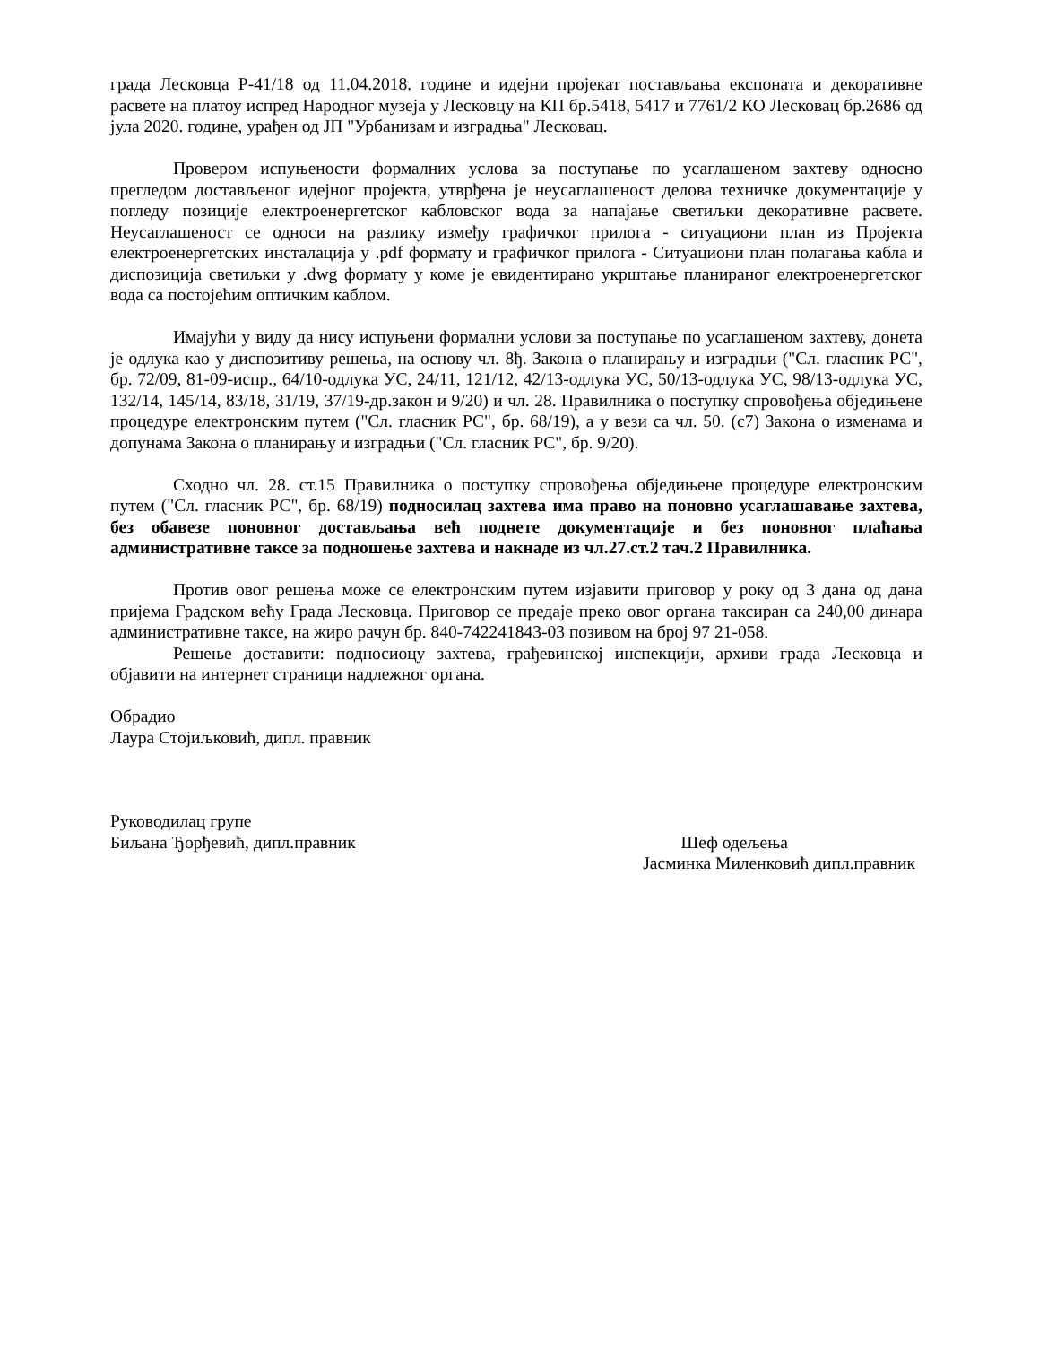града Лесковца Р-41/18 од 11.04.2018. године и идејни пројекат постављања експоната и декоративне расвете на платоу испред Народног музеја у Лесковцу на КП бр.5418, 5417 и 7761/2 КО Лесковац бр.2686 од јула 2020. године, урађен од ЈП "Урбанизам и изградња" Лесковац.
Провером испуњености формалних услова за поступање по усаглашеном захтеву односно прегледом достављеног идејног пројекта, утврђена је неусаглашеност делова техничке документације у погледу позиције електроенергетског кабловског вода за напајање светиљки декоративне расвете. Неусаглашеност се односи на разлику између графичког прилога - ситуациони план из Пројекта електроенергетских инсталација у .pdf формату и графичког прилога - Ситуациони план полагања кабла и диспозиција светиљки у .dwg формату у коме је евидентирано укрштање планираног електроенергетског вода са постојећим оптичким каблом.
Имајући у виду да нису испуњени формални услови за поступање по усаглашеном захтеву, донета је одлука као у диспозитиву решења, на основу чл. 8ђ. Закона о планирању и изградњи ("Сл. гласник РС", бр. 72/09, 81-09-испр., 64/10-одлука УС, 24/11, 121/12, 42/13-одлука УС, 50/13-одлука УС, 98/13-одлука УС, 132/14, 145/14, 83/18, 31/19, 37/19-др.закон и 9/20) и чл. 28. Правилника о поступку спровођења обједињене процедуре електронским путем ("Сл. гласник РС", бр. 68/19), а у вези са чл. 50. (с7) Закона о изменама и допунама Закона о планирању и изградњи ("Сл. гласник РС", бр. 9/20).
Сходно чл. 28. ст.15 Правилника о поступку спровођења обједињене процедуре електронским путем ("Сл. гласник РС", бр. 68/19) подносилац захтева има право на поновно усаглашавање захтева, без обавезе поновног достављања већ поднете документације и без поновног плаћања административне таксе за подношење захтева и накнаде из чл.27.ст.2 тач.2 Правилника.
Против овог решења може се електронским путем изјавити приговор у року од 3 дана од дана пријема Градском већу Града Лесковца. Приговор се предаје преко овог органа таксиран са 240,00 динара административне таксе, на жиро рачун бр. 840-742241843-03 позивом на број 97 21-058.
Решење доставити: подносиоцу захтева, грађевинској инспекцији, архиви града Лесковца и објавити на интернет страници надлежног органа.
Обрадио
Лаура Стојиљковић, дипл. правник
Руководилац групе
Биљана Ђорђевић, дипл.правник Шеф одељења
Јасминка Миленковић дипл.правник